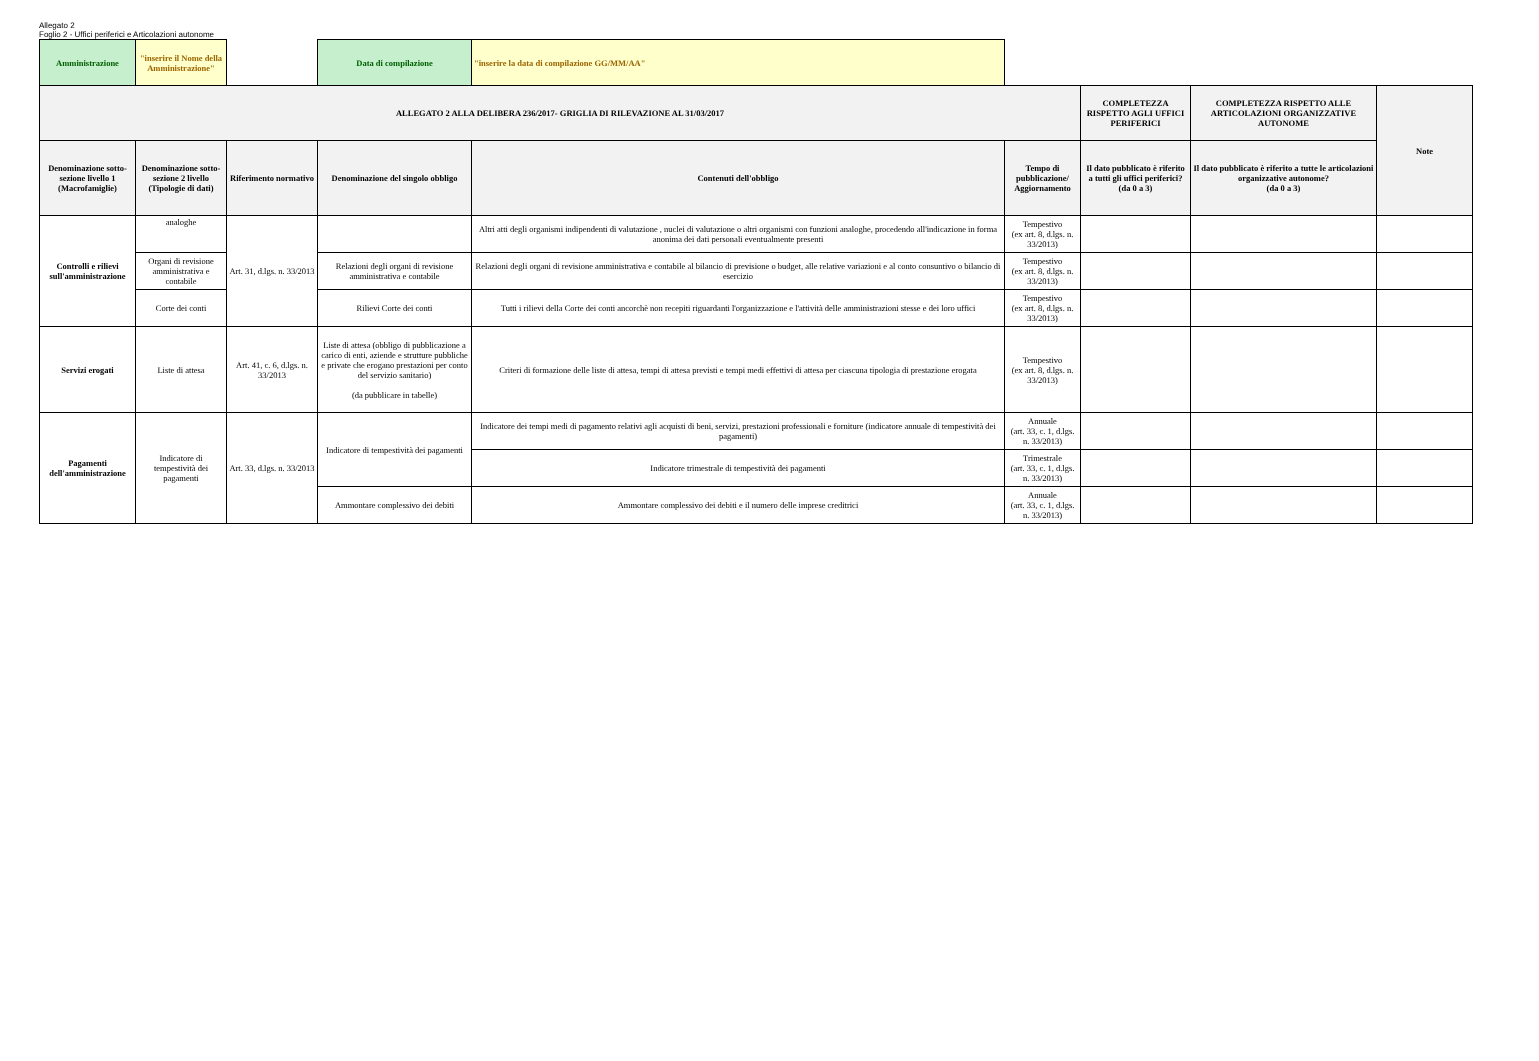Allegato 2
Foglio 2 - Uffici periferici e Articolazioni autonome
| Amministrazione | "inserire il Nome della Amministrazione" | | Data di compilazione | "inserire la data di compilazione GG/MM/AA" | | | | |
| ALLEGATO 2 ALLA DELIBERA 236/2017- GRIGLIA DI RILEVAZIONE AL 31/03/2017 | | | | | | COMPLETEZZA RISPETTO AGLI UFFICI PERIFERICI | COMPLETEZZA RISPETTO ALLE ARTICOLAZIONI ORGANIZZATIVE AUTONOME | Note |
| Denominazione sotto-sezione livello 1 (Macrofamiglie) | Denominazione sotto-sezione 2 livello (Tipologie di dati) | Riferimento normativo | Denominazione del singolo obbligo | Contenuti dell'obbligo | Tempo di pubblicazione/ Aggiornamento | Il dato pubblicato è riferito a tutti gli uffici periferici? (da 0 a 3) | Il dato pubblicato è riferito a tutte le articolazioni organizzative autonome? (da 0 a 3) | |
| Controlli e rilievi sull'amministrazione | analoghe | Art. 31, d.lgs. n. 33/2013 | | Altri atti degli organismi indipendenti di valutazione , nuclei di valutazione o altri organismi con funzioni analoghe, procedendo all'indicazione in forma anonima dei dati personali eventualmente presenti | Tempestivo (ex art. 8, d.lgs. n. 33/2013) | | | |
| | Organi di revisione amministrativa e contabile | | Relazioni degli organi di revisione amministrativa e contabile | Relazioni degli organi di revisione amministrativa e contabile al bilancio di previsione o budget, alle relative variazioni e al conto consuntivo o bilancio di esercizio | Tempestivo (ex art. 8, d.lgs. n. 33/2013) | | | |
| | Corte dei conti | | Rilievi Corte dei conti | Tutti i rilievi della Corte dei conti ancorchè non recepiti riguardanti l'organizzazione e l'attività delle amministrazioni stesse e dei loro uffici | Tempestivo (ex art. 8, d.lgs. n. 33/2013) | | | |
| Servizi erogati | Liste di attesa | Art. 41, c. 6, d.lgs. n. 33/2013 | Liste di attesa (obbligo di pubblicazione a carico di enti, aziende e strutture pubbliche e private che erogano prestazioni per conto del servizio sanitario) (da pubblicare in tabelle) | Criteri di formazione delle liste di attesa, tempi di attesa previsti e tempi medi effettivi di attesa per ciascuna tipologia di prestazione erogata | Tempestivo (ex art. 8, d.lgs. n. 33/2013) | | | |
| Pagamenti dell'amministrazione | Indicatore di tempestività dei pagamenti | Art. 33, d.lgs. n. 33/2013 | Indicatore di tempestività dei pagamenti | Indicatore dei tempi medi di pagamento relativi agli acquisti di beni, servizi, prestazioni professionali e forniture (indicatore annuale di tempestività dei pagamenti) | Annuale (art. 33, c. 1, d.lgs. n. 33/2013) | | | |
| | | | | Indicatore trimestrale di tempestività dei pagamenti | Trimestrale (art. 33, c. 1, d.lgs. n. 33/2013) | | | |
| | | | Ammontare complessivo dei debiti | Ammontare complessivo dei debiti e il numero delle imprese creditrici | Annuale (art. 33, c. 1, d.lgs. n. 33/2013) | | | |